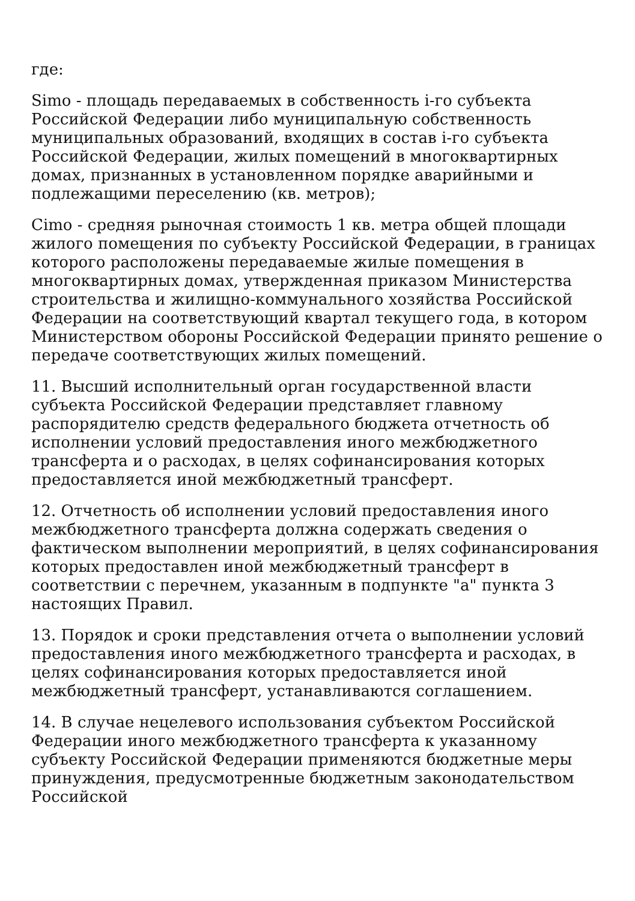где:
Simo - площадь передаваемых в собственность i-го субъекта Российской Федерации либо муниципальную собственность муниципальных образований, входящих в состав i-го субъекта Российской Федерации, жилых помещений в многоквартирных домах, признанных в установленном порядке аварийными и подлежащими переселению (кв. метров);
Cimo - средняя рыночная стоимость 1 кв. метра общей площади жилого помещения по субъекту Российской Федерации, в границах которого расположены передаваемые жилые помещения в многоквартирных домах, утвержденная приказом Министерства строительства и жилищно-коммунального хозяйства Российской Федерации на соответствующий квартал текущего года, в котором Министерством обороны Российской Федерации принято решение о передаче соответствующих жилых помещений.
11. Высший исполнительный орган государственной власти субъекта Российской Федерации представляет главному распорядителю средств федерального бюджета отчетность об исполнении условий предоставления иного межбюджетного трансферта и о расходах, в целях софинансирования которых предоставляется иной межбюджетный трансферт.
12. Отчетность об исполнении условий предоставления иного межбюджетного трансферта должна содержать сведения о фактическом выполнении мероприятий, в целях софинансирования которых предоставлен иной межбюджетный трансферт в соответствии с перечнем, указанным в подпункте "а" пункта 3 настоящих Правил.
13. Порядок и сроки представления отчета о выполнении условий предоставления иного межбюджетного трансферта и расходах, в целях софинансирования которых предоставляется иной межбюджетный трансферт, устанавливаются соглашением.
14. В случае нецелевого использования субъектом Российской Федерации иного межбюджетного трансферта к указанному субъекту Российской Федерации применяются бюджетные меры принуждения, предусмотренные бюджетным законодательством Российской